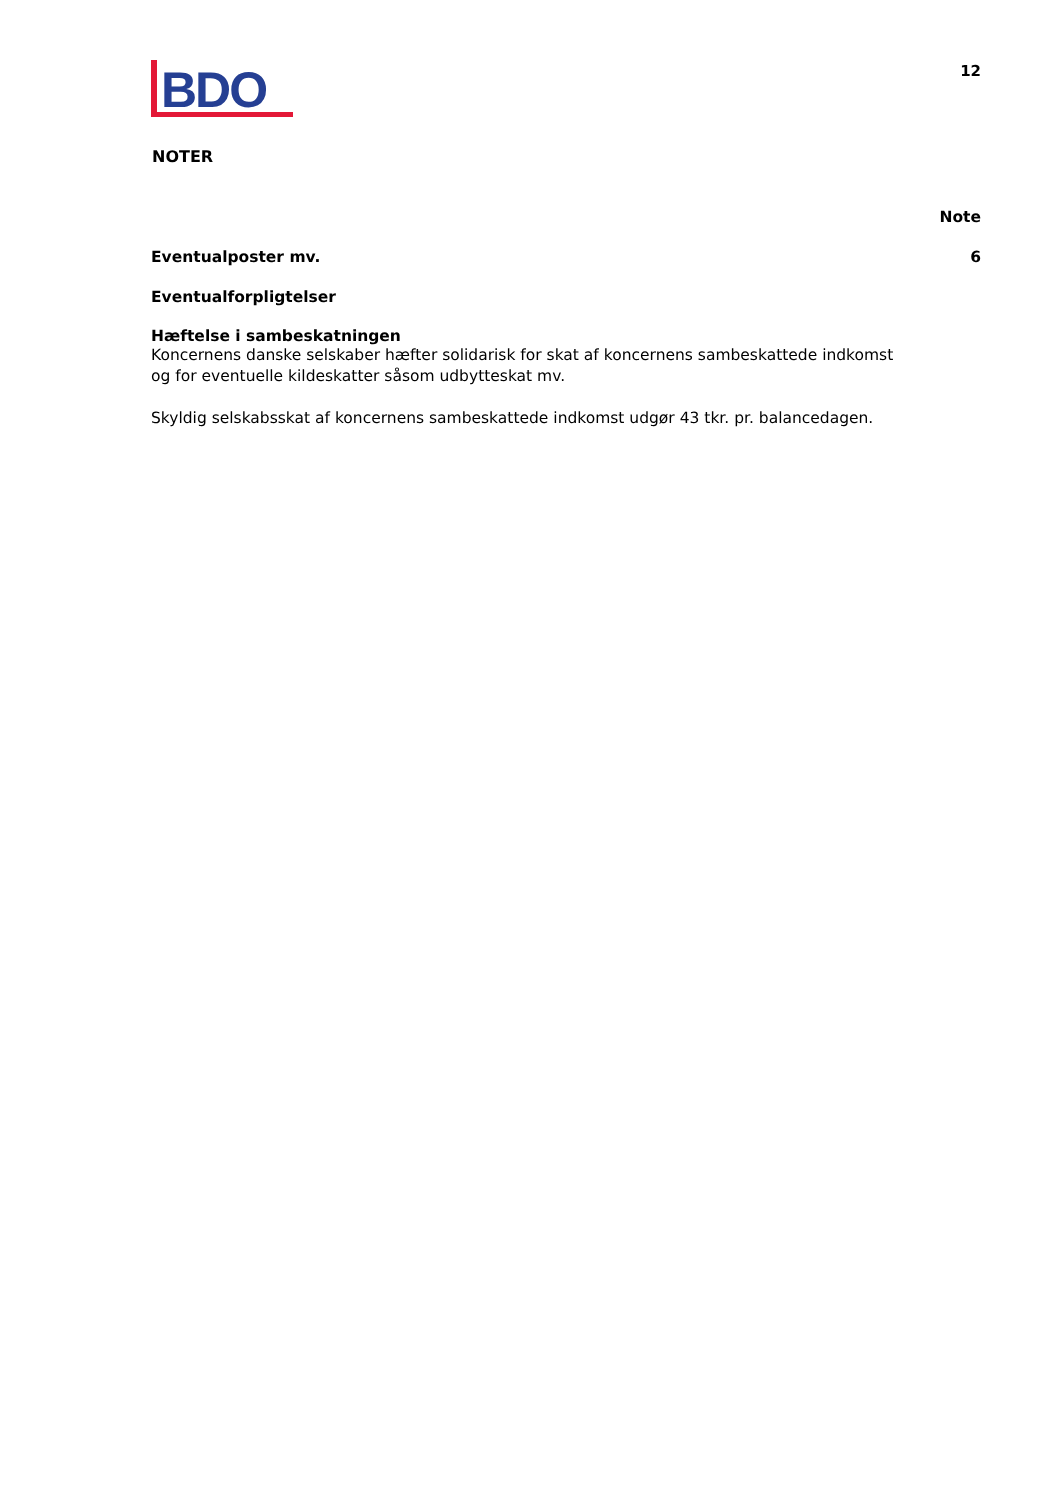BDO
12
NOTER
Note
Eventualposter mv. 6
Eventualforpligtelser
Hæftelse i sambeskatningen
Koncernens danske selskaber hæfter solidarisk for skat af koncernens sambeskattede indkomst og for eventuelle kildeskatter såsom udbytteskat mv.
Skyldig selskabsskat af koncernens sambeskattede indkomst udgør 43 tkr. pr. balancedagen.